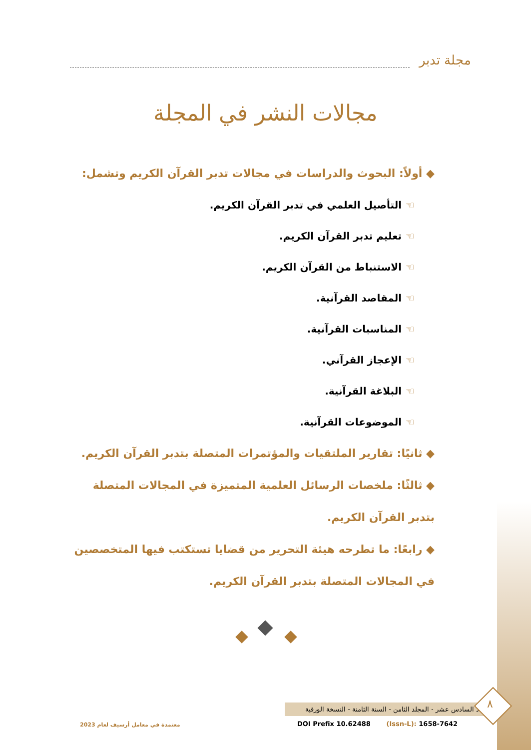مجلة تدبر
مجالات النشر في المجلة
◆ أولاً: البحوث والدراسات في مجالات تدبر القرآن الكريم وتشمل:
☜التأصيل العلمي في تدبر القرآن الكريم.
☜تعليم تدبر القرآن الكريم.
☜الاستنباط من القرآن الكريم.
☜المقاصد القرآنية.
☜المناسبات القرآنية.
☜الإعجاز القرآني.
☜البلاغة القرآنية.
☜الموضوعات القرآنية.
◆ ثانيًا: تقارير الملتقيات والمؤتمرات المتصلة بتدبر القرآن الكريم.
◆ ثالثًا: ملخصات الرسائل العلمية المتميزة في المجالات المتصلة بتدبر القرآن الكريم.
◆ رابعًا: ما تطرحه هيئة التحرير من قضايا تستكتب فيها المتخصصين في المجالات المتصلة بتدبر القرآن الكريم.
العدد السادس عشر - المجلد الثامن - السنة الثامنة - النسخة الورقية
٨
معتمدة في معامل أرسيف لعام 2023
DOI Prefix 10.62488 (Issn-L): 1658-7642